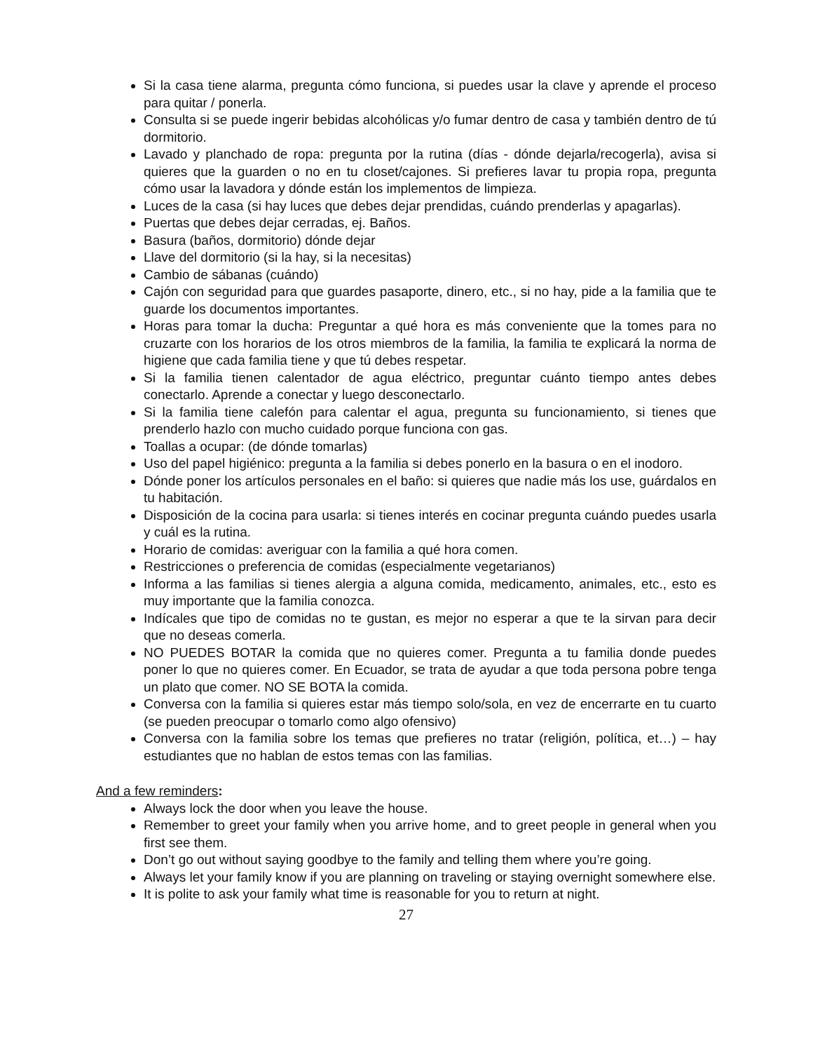Si la casa tiene alarma, pregunta cómo funciona, si puedes usar la clave y aprende el proceso para quitar / ponerla.
Consulta si se puede ingerir bebidas alcohólicas y/o fumar dentro de casa y también dentro de tú dormitorio.
Lavado y planchado de ropa: pregunta por la rutina (días - dónde dejarla/recogerla), avisa si quieres que la guarden o no en tu closet/cajones. Si prefieres lavar tu propia ropa, pregunta cómo usar la lavadora y dónde están los implementos de limpieza.
Luces de la casa (si hay luces que debes dejar prendidas, cuándo prenderlas y apagarlas).
Puertas que debes dejar cerradas, ej. Baños.
Basura (baños, dormitorio) dónde dejar
Llave del dormitorio (si la hay, si la necesitas)
Cambio de sábanas (cuándo)
Cajón con seguridad para que guardes pasaporte, dinero, etc., si no hay, pide a la familia que te guarde los documentos importantes.
Horas para tomar la ducha: Preguntar a qué hora es más conveniente que la tomes para no cruzarte con los horarios de los otros miembros de la familia, la familia te explicará la norma de higiene que cada familia tiene y que tú debes respetar.
Si la familia tienen calentador de agua eléctrico, preguntar cuánto tiempo antes debes conectarlo. Aprende a conectar y luego desconectarlo.
Si la familia tiene calefón para calentar el agua, pregunta su funcionamiento, si tienes que prenderlo hazlo con mucho cuidado porque funciona con gas.
Toallas a ocupar: (de dónde tomarlas)
Uso del papel higiénico: pregunta a la familia si debes ponerlo en la basura o en el inodoro.
Dónde poner los artículos personales en el baño: si quieres que nadie más los use, guárdalos en tu habitación.
Disposición de la cocina para usarla: si tienes interés en cocinar pregunta cuándo puedes usarla y cuál es la rutina.
Horario de comidas: averiguar con la familia a qué hora comen.
Restricciones o preferencia de comidas (especialmente vegetarianos)
Informa a las familias si tienes alergia a alguna comida, medicamento, animales, etc., esto es muy importante que la familia conozca.
Indícales que tipo de comidas no te gustan, es mejor no esperar a que te la sirvan para decir que no deseas comerla.
NO PUEDES BOTAR la comida que no quieres comer. Pregunta a tu familia donde puedes poner lo que no quieres comer. En Ecuador, se trata de ayudar a que toda persona pobre tenga un plato que comer. NO SE BOTA la comida.
Conversa con la familia si quieres estar más tiempo solo/sola, en vez de encerrarte en tu cuarto (se pueden preocupar o tomarlo como algo ofensivo)
Conversa con la familia sobre los temas que prefieres no tratar (religión, política, et…) – hay estudiantes que no hablan de estos temas con las familias.
And a few reminders:
Always lock the door when you leave the house.
Remember to greet your family when you arrive home, and to greet people in general when you first see them.
Don’t go out without saying goodbye to the family and telling them where you’re going.
Always let your family know if you are planning on traveling or staying overnight somewhere else.
It is polite to ask your family what time is reasonable for you to return at night.
27